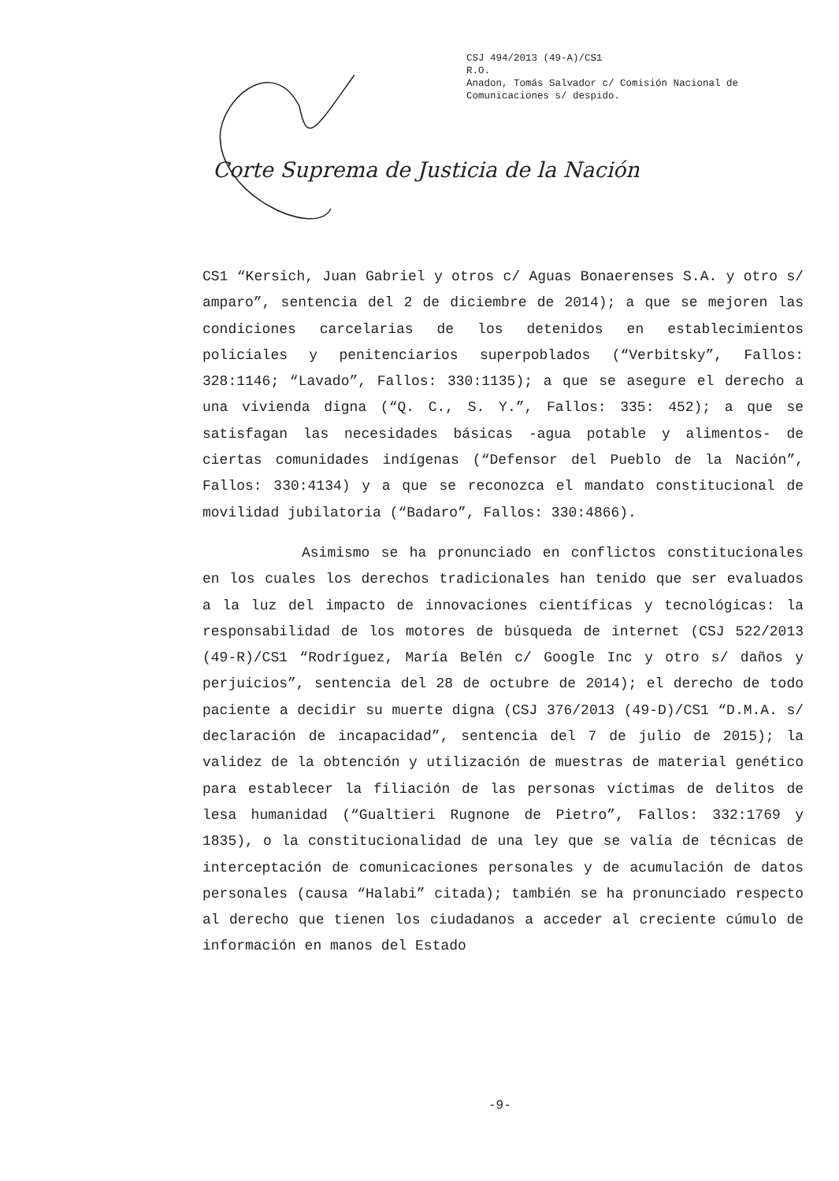CSJ 494/2013 (49-A)/CS1
R.O.
Anadon, Tomás Salvador c/ Comisión Nacional de
Comunicaciones s/ despido.
Corte Suprema de Justicia de la Nación
CS1 “Kersich, Juan Gabriel y otros c/ Aguas Bonaerenses S.A. y otro s/ amparo”, sentencia del 2 de diciembre de 2014); a que se mejoren las condiciones carcelarias de los detenidos en establecimientos policiales y penitenciarios superpoblados (“Verbitsky”, Fallos: 328:1146; “Lavado”, Fallos: 330:1135); a que se asegure el derecho a una vivienda digna (“Q. C., S. Y.”, Fallos: 335: 452); a que se satisfagan las necesidades básicas -agua potable y alimentos- de ciertas comunidades indígenas (“Defensor del Pueblo de la Nación”, Fallos: 330:4134) y a que se reconozca el mandato constitucional de movilidad jubilatoria (“Badaro”, Fallos: 330:4866).
Asimismo se ha pronunciado en conflictos constitucionales en los cuales los derechos tradicionales han tenido que ser evaluados a la luz del impacto de innovaciones científicas y tecnológicas: la responsabilidad de los motores de búsqueda de internet (CSJ 522/2013 (49-R)/CS1 “Rodríguez, María Belén c/ Google Inc y otro s/ daños y perjuicios”, sentencia del 28 de octubre de 2014); el derecho de todo paciente a decidir su muerte digna (CSJ 376/2013 (49-D)/CS1 “D.M.A. s/ declaración de incapacidad”, sentencia del 7 de julio de 2015); la validez de la obtención y utilización de muestras de material genético para establecer la filiación de las personas víctimas de delitos de lesa humanidad (“Gualtieri Rugnone de Pietro”, Fallos: 332:1769 y 1835), o la constitucionalidad de una ley que se valía de técnicas de interceptación de comunicaciones personales y de acumulación de datos personales (causa “Halabi” citada); también se ha pronunciado respecto al derecho que tienen los ciudadanos a acceder al creciente cúmulo de información en manos del Estado
-9-